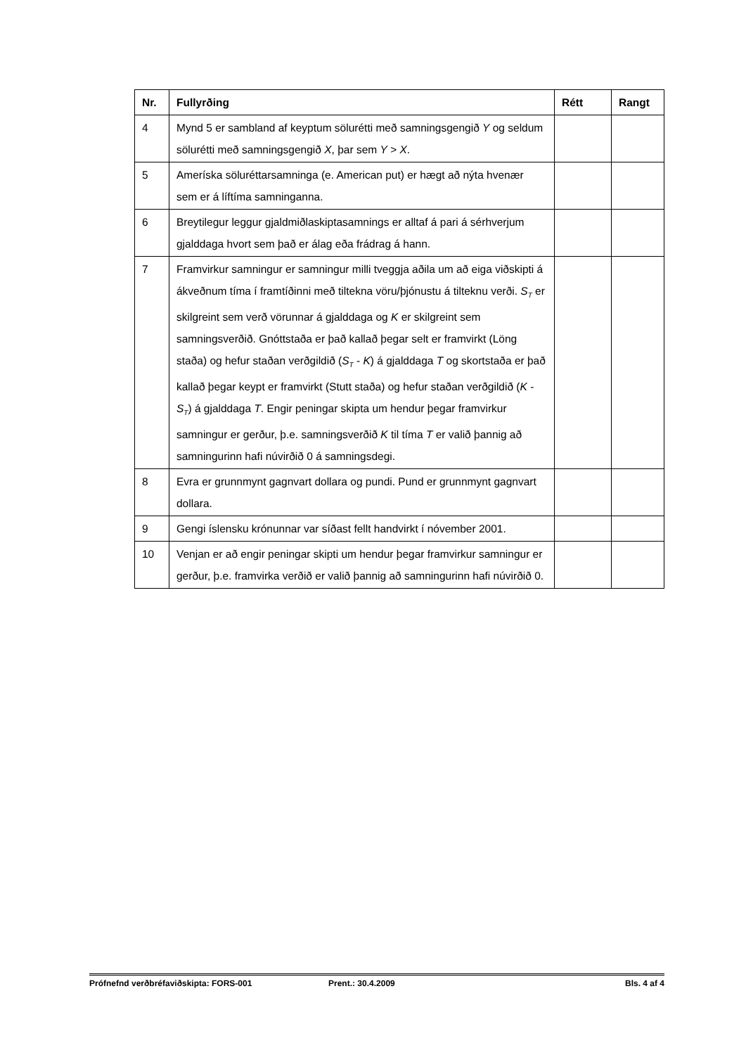| Nr. | Fullyrðing | Rétt | Rangt |
| --- | --- | --- | --- |
| 4 | Mynd 5 er sambland af keyptum sölurétti með samningsgengið Y og seldum sölurétti með samningsgengið X , þar sem Y > X . | | |
| 5 | Ameríska söluréttarsamninga (e. American put) er hægt að nýta hvenær sem er á líftíma samninganna. | | |
| 6 | Breytilegur leggur gjaldmiðlaskiptasamnings er alltaf á pari á sérhverjum gjalddaga hvort sem það er álag eða frádrag á hann. | | |
| 7 | Framvirkur samningur er samningur milli tveggja aðila um að eiga viðskipti á ákveðnum tíma í framtíðinni með tiltekna vöru/þjónustu á tilteknu verði. S<sub>T</sub> er skilgreint sem verð vörunnar á gjalddaga og K er skilgreint sem samningsverðið. Gnóttstaða er það kallað þegar selt er framvirkt (Löng staða) og hefur staðan verðgildið ( S<sub>T</sub> - K ) á gjalddaga T og skortstaða er það kallað þegar keypt er framvirkt (Stutt staða) og hefur staðan verðgildið ( K - S<sub>T</sub> ) á gjalddaga T . Engir peningar skipta um hendur þegar framvirkur samningur er gerður, þ.e. samningsverðið K til tíma T er valið þannig að samningurinn hafi núvirðið 0 á samningsdegi. | | |
| 8 | Evra er grunnmynt gagnvart dollara og pundi. Pund er grunnmynt gagnvart dollara. | | |
| 9 | Gengi íslensku krónunnar var síðast fellt handvirkt í nóvember 2001. | | |
| 10 | Venjan er að engir peningar skipti um hendur þegar framvirkur samningur er gerður, þ.e. framvirka verðið er valið þannig að samningurinn hafi núvirðið 0. | | |
Prófnefnd verðbréfaviðskipta: FORS-001 Prent.: 30.4.2009 Bls. 4 af 4